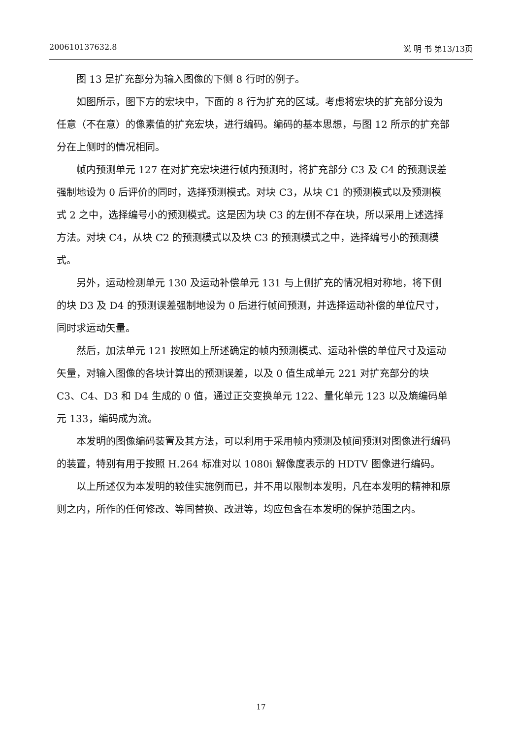200610137632.8 说 明 书 第13/13页
图 13 是扩充部分为输入图像的下侧 8 行时的例子。
如图所示，图下方的宏块中，下面的 8 行为扩充的区域。考虑将宏块的扩充部分设为任意（不在意）的像素值的扩充宏块，进行编码。编码的基本思想，与图 12 所示的扩充部分在上侧时的情况相同。
帧内预测单元 127 在对扩充宏块进行帧内预测时，将扩充部分 C3 及 C4 的预测误差强制地设为 0 后评价的同时，选择预测模式。对块 C3，从块 C1 的预测模式以及预测模式 2 之中，选择编号小的预测模式。这是因为块 C3 的左侧不存在块，所以采用上述选择方法。对块 C4，从块 C2 的预测模式以及块 C3 的预测模式之中，选择编号小的预测模式。
另外，运动检测单元 130 及运动补偿单元 131 与上侧扩充的情况相对称地，将下侧的块 D3 及 D4 的预测误差强制地设为 0 后进行帧间预测，并选择运动补偿的单位尺寸，同时求运动矢量。
然后，加法单元 121 按照如上所述确定的帧内预测模式、运动补偿的单位尺寸及运动矢量，对输入图像的各块计算出的预测误差，以及 0 值生成单元 221 对扩充部分的块 C3、C4、D3 和 D4 生成的 0 值，通过正交变换单元 122、量化单元 123 以及熵编码单元 133，编码成为流。
本发明的图像编码装置及其方法，可以利用于采用帧内预测及帧间预测对图像进行编码的装置，特别有用于按照 H.264 标准对以 1080i 解像度表示的 HDTV 图像进行编码。
以上所述仅为本发明的较佳实施例而已，并不用以限制本发明，凡在本发明的精神和原则之内，所作的任何修改、等同替换、改进等，均应包含在本发明的保护范围之内。
17